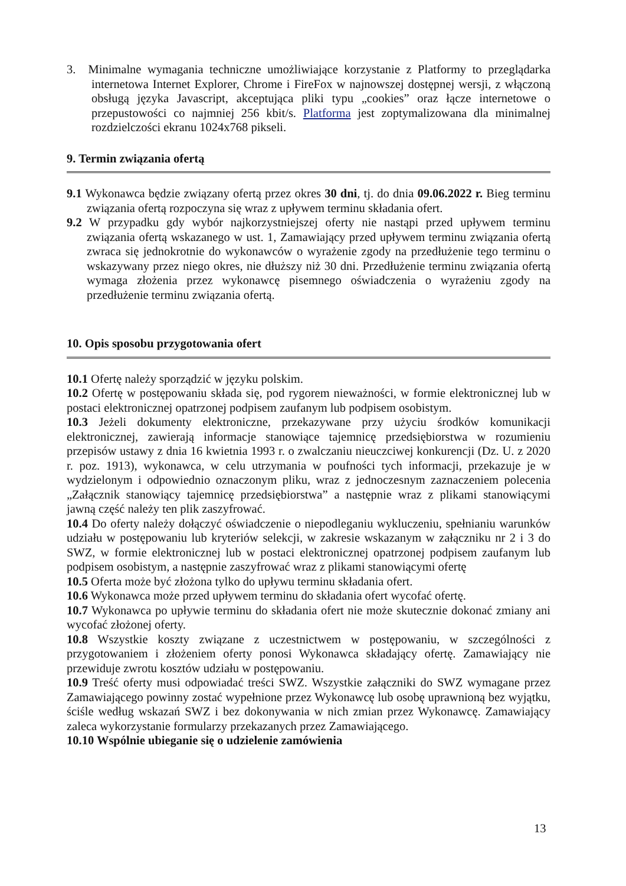3. Minimalne wymagania techniczne umożliwiające korzystanie z Platformy to przeglądarka internetowa Internet Explorer, Chrome i FireFox w najnowszej dostępnej wersji, z włączoną obsługą języka Javascript, akceptująca pliki typu „cookies” oraz łącze internetowe o przepustowości co najmniej 256 kbit/s. Platforma jest zoptymalizowana dla minimalnej rozdzielczości ekranu 1024x768 pikseli.
9. Termin związania ofertą
9.1 Wykonawca będzie związany ofertą przez okres 30 dni, tj. do dnia 09.06.2022 r. Bieg terminu związania ofertą rozpoczyna się wraz z upływem terminu składania ofert.
9.2 W przypadku gdy wybór najkorzystniejszej oferty nie nastąpi przed upływem terminu związania ofertą wskazanego w ust. 1, Zamawiający przed upływem terminu związania ofertą zwraca się jednokrotnie do wykonawców o wyrażenie zgody na przedłużenie tego terminu o wskazywany przez niego okres, nie dłuższy niż 30 dni. Przedłużenie terminu związania ofertą wymaga złożenia przez wykonawcę pisemnego oświadczenia o wyrażeniu zgody na przedłużenie terminu związania ofertą.
10. Opis sposobu przygotowania ofert
10.1 Ofertę należy sporządzić w języku polskim.
10.2 Ofertę w postępowaniu składa się, pod rygorem nieważności, w formie elektronicznej lub w postaci elektronicznej opatrzonej podpisem zaufanym lub podpisem osobistym.
10.3 Jeżeli dokumenty elektroniczne, przekazywane przy użyciu środków komunikacji elektronicznej, zawierają informacje stanowiące tajemnicę przedsiębiorstwa w rozumieniu przepisów ustawy z dnia 16 kwietnia 1993 r. o zwalczaniu nieuczciwej konkurencji (Dz. U. z 2020 r. poz. 1913), wykonawca, w celu utrzymania w poufności tych informacji, przekazuje je w wydzielonym i odpowiednio oznaczonym pliku, wraz z jednoczesnym zaznaczeniem polecenia „Załącznik stanowiący tajemnicę przedsiębiorstwa” a następnie wraz z plikami stanowiącymi jawną część należy ten plik zaszyfrować.
10.4 Do oferty należy dołączyć oświadczenie o niepodleganiu wykluczeniu, spełnianiu warunków udziału w postępowaniu lub kryteriów selekcji, w zakresie wskazanym w załączniku nr 2 i 3 do SWZ, w formie elektronicznej lub w postaci elektronicznej opatrzonej podpisem zaufanym lub podpisem osobistym, a następnie zaszyfrować wraz z plikami stanowiącymi ofertę
10.5 Oferta może być złożona tylko do upływu terminu składania ofert.
10.6 Wykonawca może przed upływem terminu do składania ofert wycofać ofertę.
10.7 Wykonawca po upływie terminu do składania ofert nie może skutecznie dokonać zmiany ani wycofać złożonej oferty.
10.8 Wszystkie koszty związane z uczestnictwem w postępowaniu, w szczególności z przygotowaniem i złożeniem oferty ponosi Wykonawca składający ofertę. Zamawiający nie przewiduje zwrotu kosztów udziału w postępowaniu.
10.9 Treść oferty musi odpowiadać treści SWZ. Wszystkie załączniki do SWZ wymagane przez Zamawiającego powinny zostać wypełnione przez Wykonawcę lub osobę uprawnioną bez wyjątku, ściśle według wskazań SWZ i bez dokonywania w nich zmian przez Wykonawcę. Zamawiający zaleca wykorzystanie formularzy przekazanych przez Zamawiającego.
10.10 Wspólnie ubieganie się o udzielenie zamówienia
13